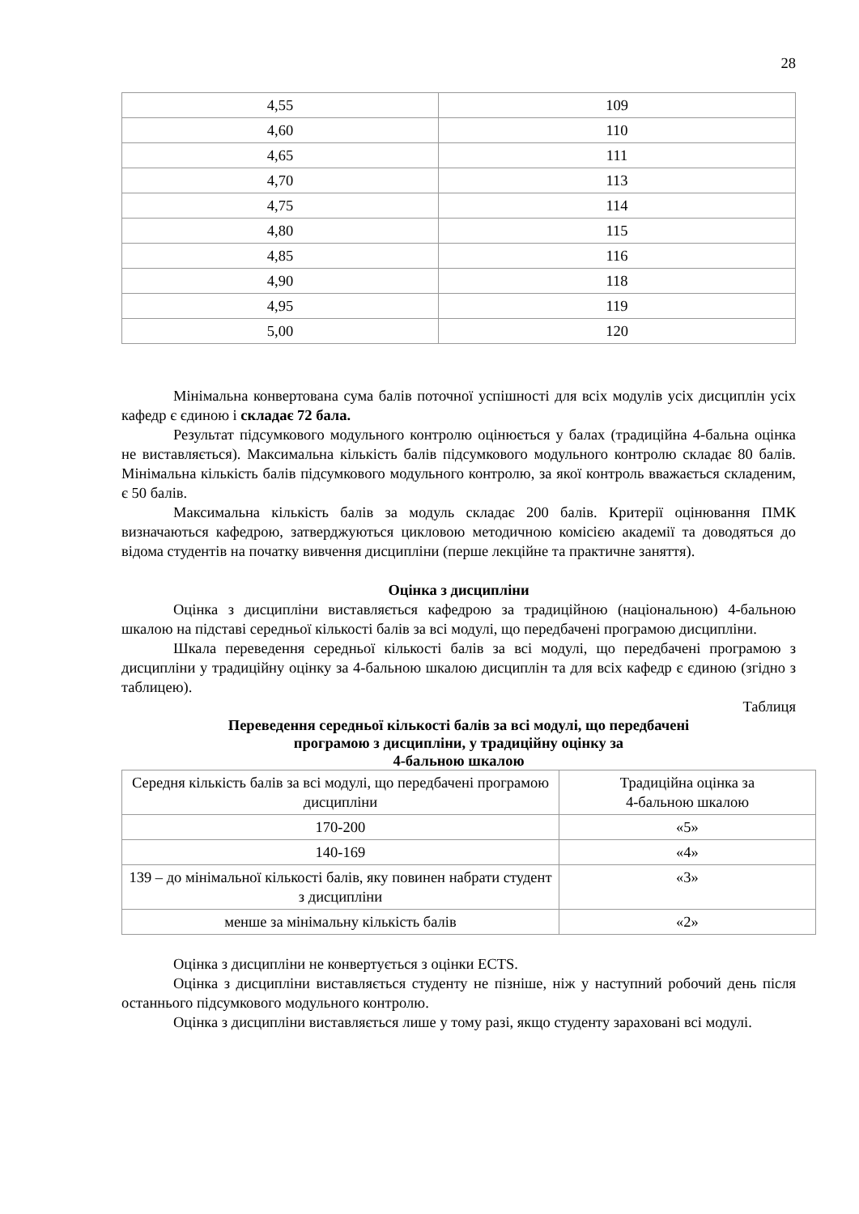28
| 4,55 | 109 |
| 4,60 | 110 |
| 4,65 | 111 |
| 4,70 | 113 |
| 4,75 | 114 |
| 4,80 | 115 |
| 4,85 | 116 |
| 4,90 | 118 |
| 4,95 | 119 |
| 5,00 | 120 |
Мінімальна конвертована сума балів поточної успішності для всіх модулів усіх дисциплін усіх кафедр є єдиною і складає 72 бала.
Результат підсумкового модульного контролю оцінюється у балах (традиційна 4-бальна оцінка не виставляється). Максимальна кількість балів підсумкового модульного контролю складає 80 балів. Мінімальна кількість балів підсумкового модульного контролю, за якої контроль вважається складеним, є 50 балів.
Максимальна кількість балів за модуль складає 200 балів. Критерії оцінювання ПМК визначаються кафедрою, затверджуються цикловою методичною комісією академії та доводяться до відома студентів на початку вивчення дисципліни (перше лекційне та практичне заняття).
Оцінка з дисципліни
Оцінка з дисципліни виставляється кафедрою за традиційною (національною) 4-бальною шкалою на підставі середньої кількості балів за всі модулі, що передбачені програмою дисципліни.
Шкала переведення середньої кількості балів за всі модулі, що передбачені програмою з дисципліни у традиційну оцінку за 4-бальною шкалою дисциплін та для всіх кафедр є єдиною (згідно з таблицею).
Таблиця
Переведення середньої кількості балів за всі модулі, що передбачені
програмою з дисципліни, у традиційну оцінку за
4-бальною шкалою
| Середня кількість балів за всі модулі, що передбачені програмою дисципліни | Традиційна оцінка за 4-бальною шкалою |
| 170-200 | «5» |
| 140-169 | «4» |
| 139 – до мінімальної кількості балів, яку повинен набрати студент з дисципліни | «3» |
| менше за мінімальну кількість балів | «2» |
Оцінка з дисципліни не конвертується з оцінки ECTS.
Оцінка з дисципліни виставляється студенту не пізніше, ніж у наступний робочий день після останнього підсумкового модульного контролю.
Оцінка з дисципліни виставляється лише у тому разі, якщо студенту зараховані всі модулі.